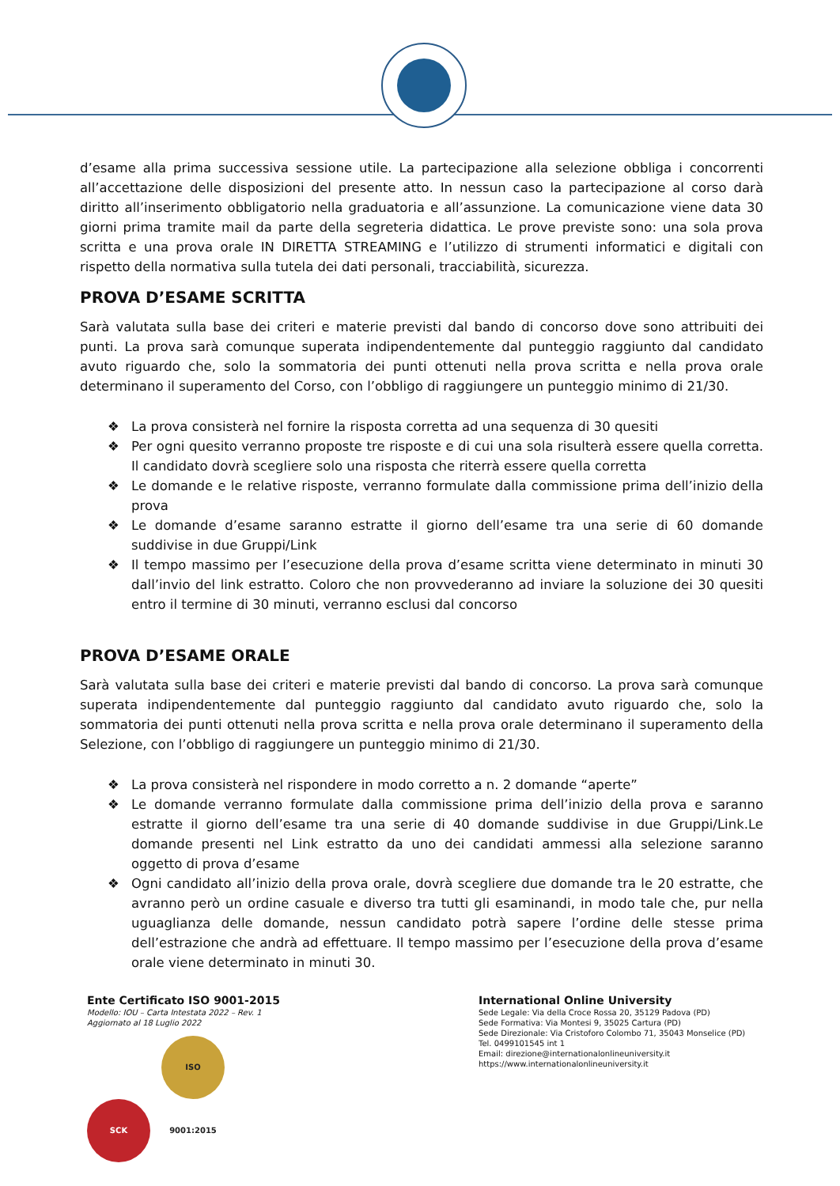d’esame alla prima successiva sessione utile. La partecipazione alla selezione obbliga i concorrenti all’accettazione delle disposizioni del presente atto. In nessun caso la partecipazione al corso darà diritto all’inserimento obbligatorio nella graduatoria e all’assunzione. La comunicazione viene data 30 giorni prima tramite mail da parte della segreteria didattica. Le prove previste sono: una sola prova scritta e una prova orale IN DIRETTA STREAMING e l’utilizzo di strumenti informatici e digitali con rispetto della normativa sulla tutela dei dati personali, tracciabilità, sicurezza.
PROVA D’ESAME SCRITTA
Sarà valutata sulla base dei criteri e materie previsti dal bando di concorso dove sono attribuiti dei punti. La prova sarà comunque superata indipendentemente dal punteggio raggiunto dal candidato avuto riguardo che, solo la sommatoria dei punti ottenuti nella prova scritta e nella prova orale determinano il superamento del Corso, con l’obbligo di raggiungere un punteggio minimo di 21/30.
❖ La prova consisterà nel fornire la risposta corretta ad una sequenza di 30 quesiti
❖ Per ogni quesito verranno proposte tre risposte e di cui una sola risulterà essere quella corretta. Il candidato dovrà scegliere solo una risposta che riterrà essere quella corretta
❖ Le domande e le relative risposte, verranno formulate dalla commissione prima dell’inizio della prova
❖ Le domande d’esame saranno estratte il giorno dell’esame tra una serie di 60 domande suddivise in due Gruppi/Link
❖ Il tempo massimo per l’esecuzione della prova d’esame scritta viene determinato in minuti 30 dall’invio del link estratto. Coloro che non provvederanno ad inviare la soluzione dei 30 quesiti entro il termine di 30 minuti, verranno esclusi dal concorso
PROVA D’ESAME ORALE
Sarà valutata sulla base dei criteri e materie previsti dal bando di concorso. La prova sarà comunque superata indipendentemente dal punteggio raggiunto dal candidato avuto riguardo che, solo la sommatoria dei punti ottenuti nella prova scritta e nella prova orale determinano il superamento della Selezione, con l’obbligo di raggiungere un punteggio minimo di 21/30.
❖ La prova consisterà nel rispondere in modo corretto a n. 2 domande “aperte”
❖ Le domande verranno formulate dalla commissione prima dell’inizio della prova e saranno estratte il giorno dell’esame tra una serie di 40 domande suddivise in due Gruppi/Link.Le domande presenti nel Link estratto da uno dei candidati ammessi alla selezione saranno oggetto di prova d’esame
❖ Ogni candidato all’inizio della prova orale, dovrà scegliere due domande tra le 20 estratte, che avranno però un ordine casuale e diverso tra tutti gli esaminandi, in modo tale che, pur nella uguaglianza delle domande, nessun candidato potrà sapere l’ordine delle stesse prima dell’estrazione che andrà ad effettuare. Il tempo massimo per l’esecuzione della prova d’esame orale viene determinato in minuti 30.
Ente Certificato ISO 9001-2015
Modello: IOU – Carta Intestata 2022 – Rev. 1
Aggiornato al 18 Luglio 2022
SCK ISO 9001:2015
International Online University
Sede Legale: Via della Croce Rossa 20, 35129 Padova (PD)
Sede Formativa: Via Montesi 9, 35025 Cartura (PD)
Sede Direzionale: Via Cristoforo Colombo 71, 35043 Monselice (PD)
Tel. 0499101545 int 1
Email: direzione@internationalonlineuniversity.it
https://www.internationalonlineuniversity.it